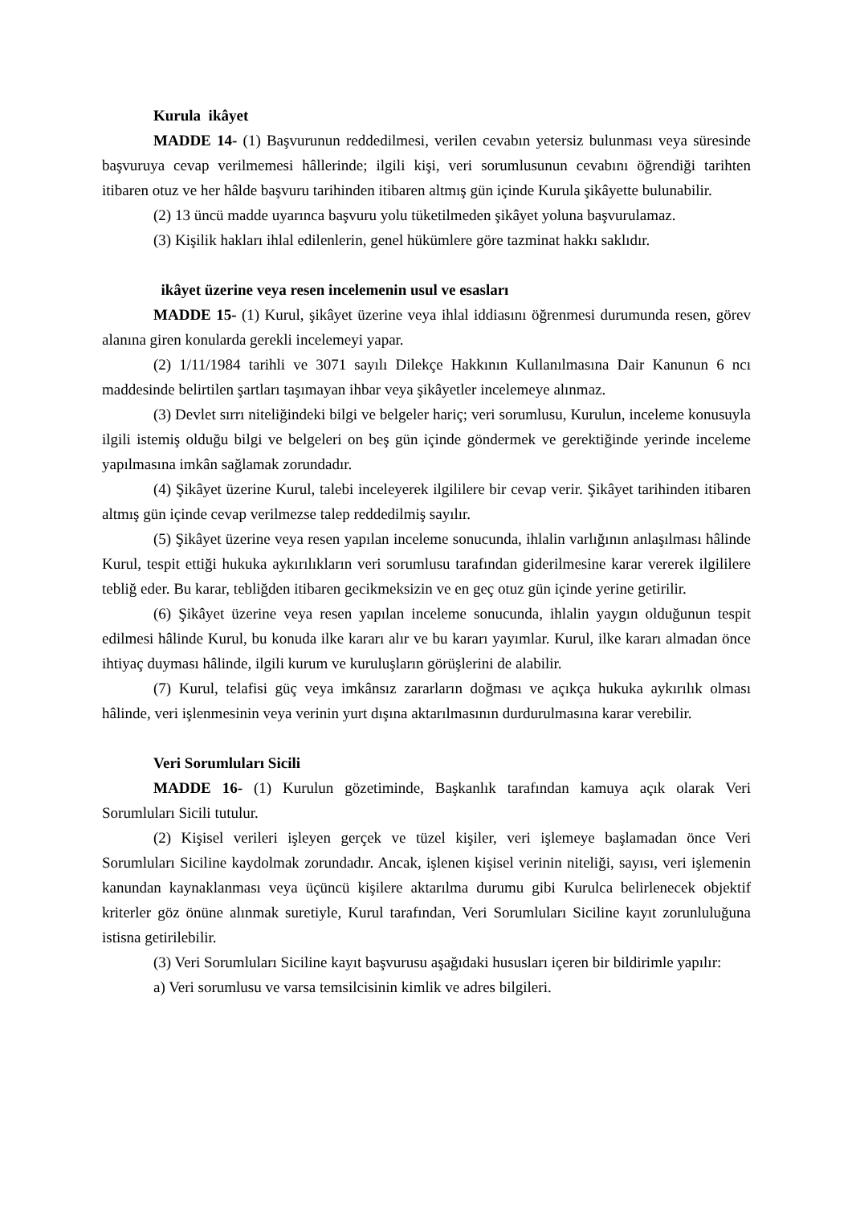Kurula ikâyet
MADDE 14- (1) Başvurunun reddedilmesi, verilen cevabın yetersiz bulunması veya süresinde başvuruya cevap verilmemesi hâllerinde; ilgili kişi, veri sorumlusunun cevabını öğrendiği tarihten itibaren otuz ve her hâlde başvuru tarihinden itibaren altmış gün içinde Kurula şikâyette bulunabilir.
(2) 13 üncü madde uyarınca başvuru yolu tüketilmeden şikâyet yoluna başvurulamaz.
(3) Kişilik hakları ihlal edilenlerin, genel hükümlere göre tazminat hakkı saklıdır.
ikâyet üzerine veya resen incelemenin usul ve esasları
MADDE 15- (1) Kurul, şikâyet üzerine veya ihlal iddiasını öğrenmesi durumunda resen, görev alanına giren konularda gerekli incelemeyi yapar.
(2) 1/11/1984 tarihli ve 3071 sayılı Dilekçe Hakkının Kullanılmasına Dair Kanunun 6 ncı maddesinde belirtilen şartları taşımayan ihbar veya şikâyetler incelemeye alınmaz.
(3) Devlet sırrı niteliğindeki bilgi ve belgeler hariç; veri sorumlusu, Kurulun, inceleme konusuyla ilgili istemiş olduğu bilgi ve belgeleri on beş gün içinde göndermek ve gerektiğinde yerinde inceleme yapılmasına imkân sağlamak zorundadır.
(4) Şikâyet üzerine Kurul, talebi inceleyerek ilgililere bir cevap verir. Şikâyet tarihinden itibaren altmış gün içinde cevap verilmezse talep reddedilmiş sayılır.
(5) Şikâyet üzerine veya resen yapılan inceleme sonucunda, ihlalin varlığının anlaşılması hâlinde Kurul, tespit ettiği hukuka aykırılıkların veri sorumlusu tarafından giderilmesine karar vererek ilgililere tebliğ eder. Bu karar, tebliğden itibaren gecikmeksizin ve en geç otuz gün içinde yerine getirilir.
(6) Şikâyet üzerine veya resen yapılan inceleme sonucunda, ihlalin yaygın olduğunun tespit edilmesi hâlinde Kurul, bu konuda ilke kararı alır ve bu kararı yayımlar. Kurul, ilke kararı almadan önce ihtiyaç duyması hâlinde, ilgili kurum ve kuruluşların görüşlerini de alabilir.
(7) Kurul, telafisi güç veya imkânsız zararların doğması ve açıkça hukuka aykırılık olması hâlinde, veri işlenmesinin veya verinin yurt dışına aktarılmasının durdurulmasına karar verebilir.
Veri Sorumluları Sicili
MADDE 16- (1) Kurulun gözetiminde, Başkanlık tarafından kamuya açık olarak Veri Sorumluları Sicili tutulur.
(2) Kişisel verileri işleyen gerçek ve tüzel kişiler, veri işlemeye başlamadan önce Veri Sorumluları Siciline kaydolmak zorundadır. Ancak, işlenen kişisel verinin niteliği, sayısı, veri işlemenin kanundan kaynaklanması veya üçüncü kişilere aktarılma durumu gibi Kurulca belirlenecek objektif kriterler göz önüne alınmak suretiyle, Kurul tarafından, Veri Sorumluları Siciline kayıt zorunluluğuna istisna getirilebilir.
(3) Veri Sorumluları Siciline kayıt başvurusu aşağıdaki hususları içeren bir bildirimle yapılır:
a) Veri sorumlusu ve varsa temsilcisinin kimlik ve adres bilgileri.